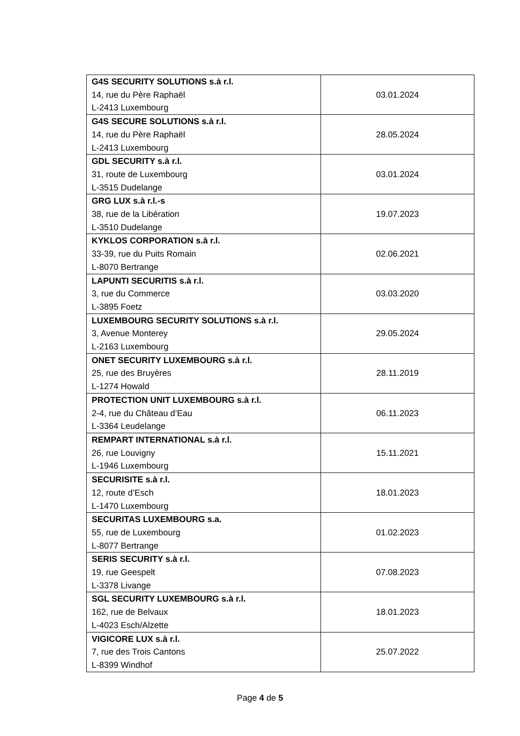| G4S SECURITY SOLUTIONS s.à r.l. 14, rue du Père Raphaël L-2413 Luxembourg | 03.01.2024 |
| G4S SECURE SOLUTIONS s.à r.l. 14, rue du Père Raphaël L-2413 Luxembourg | 28.05.2024 |
| GDL SECURITY s.à r.l. 31, route de Luxembourg L-3515 Dudelange | 03.01.2024 |
| GRG LUX s.à r.l.-s 38, rue de la Libération L-3510 Dudelange | 19.07.2023 |
| KYKLOS CORPORATION s.à r.l. 33-39, rue du Puits Romain L-8070 Bertrange | 02.06.2021 |
| LAPUNTI SECURITIS s.à r.l. 3, rue du Commerce L-3895 Foetz | 03.03.2020 |
| LUXEMBOURG SECURITY SOLUTIONS s.à r.l. 3, Avenue Monterey L-2163 Luxembourg | 29.05.2024 |
| ONET SECURITY LUXEMBOURG s.à r.l. 25, rue des Bruyères L-1274 Howald | 28.11.2019 |
| PROTECTION UNIT LUXEMBOURG s.à r.l. 2-4, rue du Château d’Eau L-3364 Leudelange | 06.11.2023 |
| REMPART INTERNATIONAL s.à r.l. 26, rue Louvigny L-1946 Luxembourg | 15.11.2021 |
| SECURISITE s.à r.l. 12, route d’Esch L-1470 Luxembourg | 18.01.2023 |
| SECURITAS LUXEMBOURG s.a. 55, rue de Luxembourg L-8077 Bertrange | 01.02.2023 |
| SERIS SECURITY s.à r.l. 19, rue Geespelt L-3378 Livange | 07.08.2023 |
| SGL SECURITY LUXEMBOURG s.à r.l. 162, rue de Belvaux L-4023 Esch/Alzette | 18.01.2023 |
| VIGICORE LUX s.à r.l. 7, rue des Trois Cantons L-8399 Windhof | 25.07.2022 |
Page 4 de 5